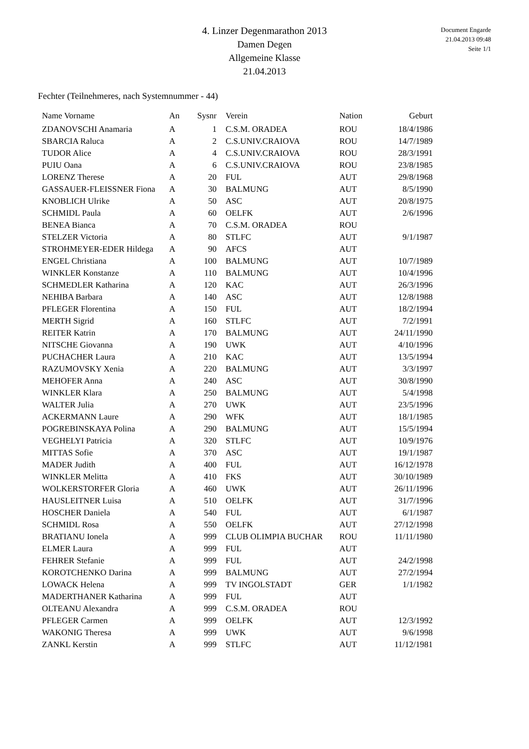Document Engarde
21.04.2013 09:48
Seite 1/1
4. Linzer Degenmarathon 2013
Damen Degen
Allgemeine Klasse
21.04.2013
Fechter (Teilnehmeres, nach Systemnummer - 44)
| Name Vorname | An | Sysnr | Verein | Nation | Geburt |
| --- | --- | --- | --- | --- | --- |
| ZDANOVSCHI Anamaria | A | 1 | C.S.M. ORADEA | ROU | 18/4/1986 |
| SBARCIA Raluca | A | 2 | C.S.UNIV.CRAIOVA | ROU | 14/7/1989 |
| TUDOR Alice | A | 4 | C.S.UNIV.CRAIOVA | ROU | 28/3/1991 |
| PUIU Oana | A | 6 | C.S.UNIV.CRAIOVA | ROU | 23/8/1985 |
| LORENZ Therese | A | 20 | FUL | AUT | 29/8/1968 |
| GASSAUER-FLEISSNER Fiona | A | 30 | BALMUNG | AUT | 8/5/1990 |
| KNOBLICH Ulrike | A | 50 | ASC | AUT | 20/8/1975 |
| SCHMIDL Paula | A | 60 | OELFK | AUT | 2/6/1996 |
| BENEA Bianca | A | 70 | C.S.M. ORADEA | ROU | |
| STELZER Victoria | A | 80 | STLFC | AUT | 9/1/1987 |
| STROHMEYER-EDER Hildega | A | 90 | AFCS | AUT | |
| ENGEL Christiana | A | 100 | BALMUNG | AUT | 10/7/1989 |
| WINKLER Konstanze | A | 110 | BALMUNG | AUT | 10/4/1996 |
| SCHMEDLER Katharina | A | 120 | KAC | AUT | 26/3/1996 |
| NEHIBA Barbara | A | 140 | ASC | AUT | 12/8/1988 |
| PFLEGER Florentina | A | 150 | FUL | AUT | 18/2/1994 |
| MERTH Sigrid | A | 160 | STLFC | AUT | 7/2/1991 |
| REITER Katrin | A | 170 | BALMUNG | AUT | 24/11/1990 |
| NITSCHE Giovanna | A | 190 | UWK | AUT | 4/10/1996 |
| PUCHACHER Laura | A | 210 | KAC | AUT | 13/5/1994 |
| RAZUMOVSKY Xenia | A | 220 | BALMUNG | AUT | 3/3/1997 |
| MEHOFER Anna | A | 240 | ASC | AUT | 30/8/1990 |
| WINKLER Klara | A | 250 | BALMUNG | AUT | 5/4/1998 |
| WALTER Julia | A | 270 | UWK | AUT | 23/5/1996 |
| ACKERMANN Laure | A | 290 | WFK | AUT | 18/1/1985 |
| POGREBINSKAYA Polina | A | 290 | BALMUNG | AUT | 15/5/1994 |
| VEGHELYI Patricia | A | 320 | STLFC | AUT | 10/9/1976 |
| MITTAS Sofie | A | 370 | ASC | AUT | 19/1/1987 |
| MADER Judith | A | 400 | FUL | AUT | 16/12/1978 |
| WINKLER Melitta | A | 410 | FKS | AUT | 30/10/1989 |
| WOLKERSTORFER Gloria | A | 460 | UWK | AUT | 26/11/1996 |
| HAUSLEITNER Luisa | A | 510 | OELFK | AUT | 31/7/1996 |
| HOSCHER Daniela | A | 540 | FUL | AUT | 6/1/1987 |
| SCHMIDL Rosa | A | 550 | OELFK | AUT | 27/12/1998 |
| BRATIANU Ionela | A | 999 | CLUB OLIMPIA BUCHAR | ROU | 11/11/1980 |
| ELMER Laura | A | 999 | FUL | AUT | |
| FEHRER Stefanie | A | 999 | FUL | AUT | 24/2/1998 |
| KOROTCHENKO Darina | A | 999 | BALMUNG | AUT | 27/2/1994 |
| LOWACK Helena | A | 999 | TV INGOLSTADT | GER | 1/1/1982 |
| MADERTHANER Katharina | A | 999 | FUL | AUT | |
| OLTEANU Alexandra | A | 999 | C.S.M. ORADEA | ROU | |
| PFLEGER Carmen | A | 999 | OELFK | AUT | 12/3/1992 |
| WAKONIG Theresa | A | 999 | UWK | AUT | 9/6/1998 |
| ZANKL Kerstin | A | 999 | STLFC | AUT | 11/12/1981 |